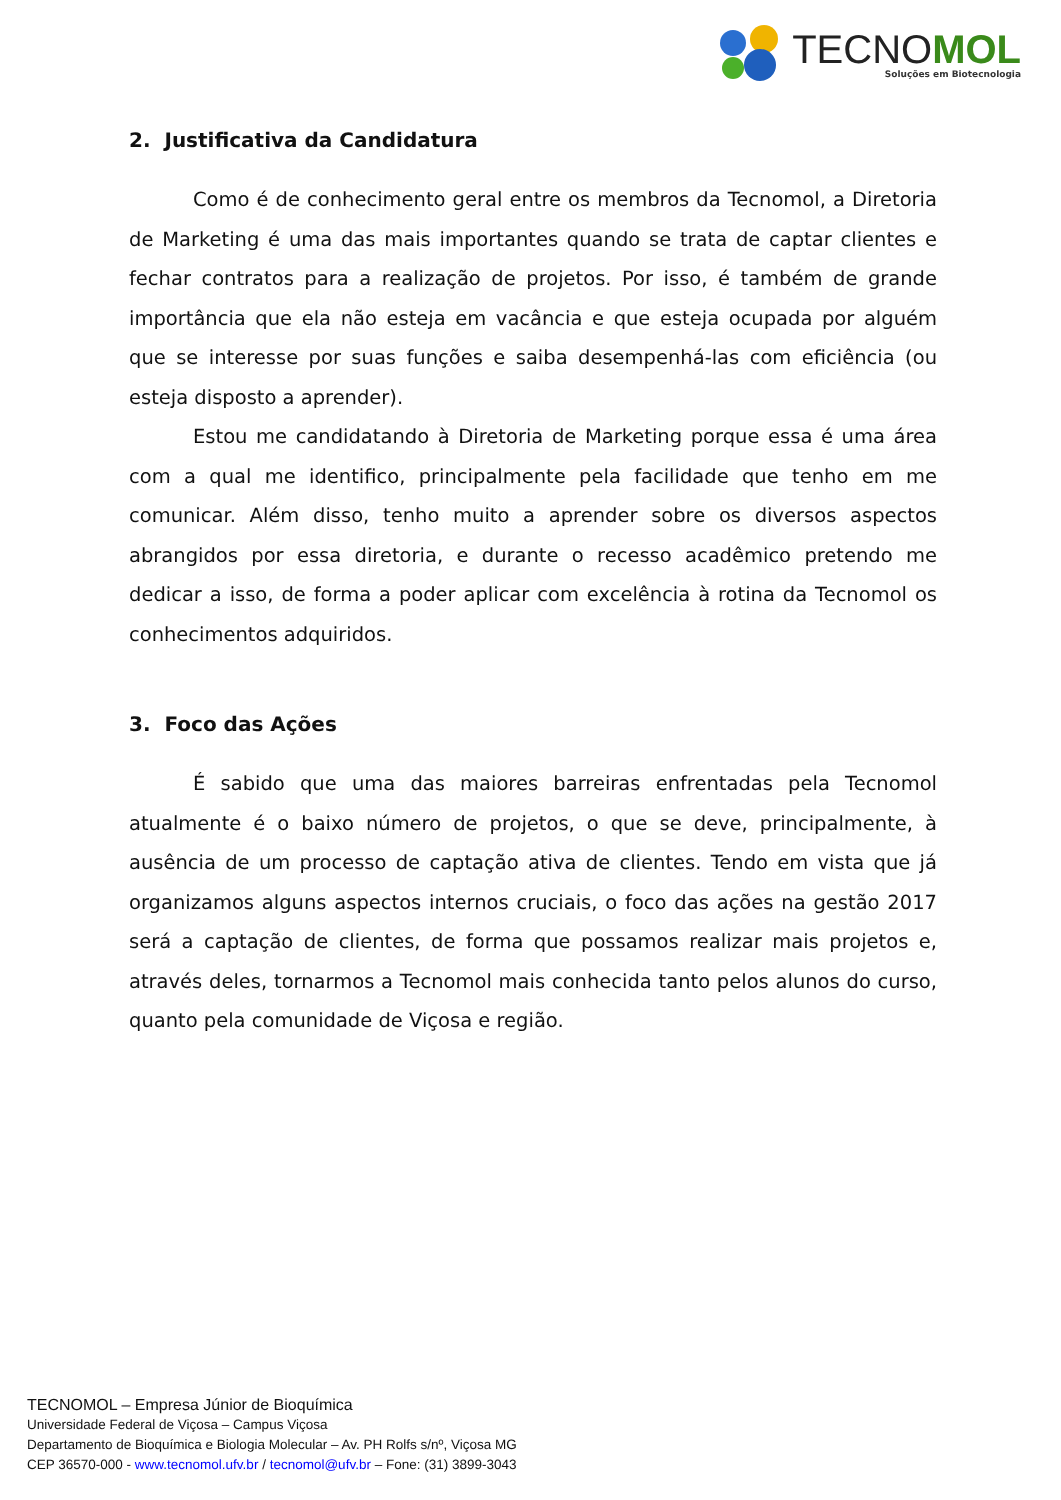TECNOMOL
Soluções em Biotecnologia
2. Justificativa da Candidatura
Como é de conhecimento geral entre os membros da Tecnomol, a Diretoria de Marketing é uma das mais importantes quando se trata de captar clientes e fechar contratos para a realização de projetos. Por isso, é também de grande importância que ela não esteja em vacância e que esteja ocupada por alguém que se interesse por suas funções e saiba desempenhá-las com eficiência (ou esteja disposto a aprender).
Estou me candidatando à Diretoria de Marketing porque essa é uma área com a qual me identifico, principalmente pela facilidade que tenho em me comunicar. Além disso, tenho muito a aprender sobre os diversos aspectos abrangidos por essa diretoria, e durante o recesso acadêmico pretendo me dedicar a isso, de forma a poder aplicar com excelência à rotina da Tecnomol os conhecimentos adquiridos.
3. Foco das Ações
É sabido que uma das maiores barreiras enfrentadas pela Tecnomol atualmente é o baixo número de projetos, o que se deve, principalmente, à ausência de um processo de captação ativa de clientes. Tendo em vista que já organizamos alguns aspectos internos cruciais, o foco das ações na gestão 2017 será a captação de clientes, de forma que possamos realizar mais projetos e, através deles, tornarmos a Tecnomol mais conhecida tanto pelos alunos do curso, quanto pela comunidade de Viçosa e região.
TECNOMOL – Empresa Júnior de Bioquímica
Universidade Federal de Viçosa – Campus Viçosa
Departamento de Bioquímica e Biologia Molecular – Av. PH Rolfs s/nº, Viçosa MG
CEP 36570-000 - www.tecnomol.ufv.br / tecnomol@ufv.br – Fone: (31) 3899-3043